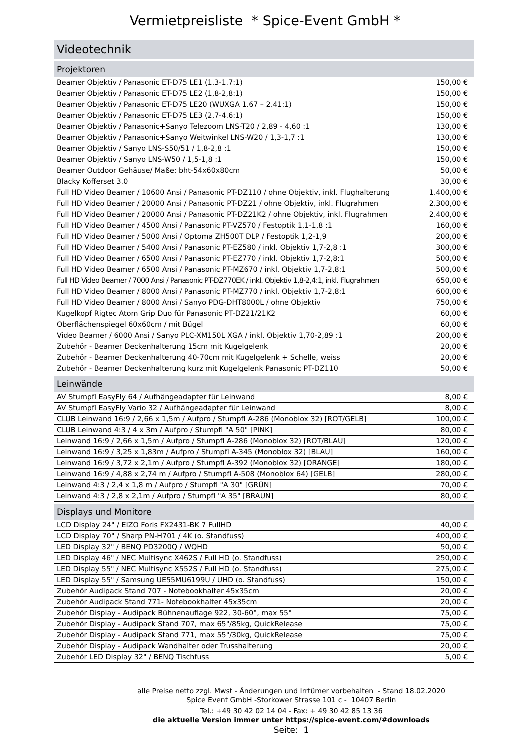Vermietpreisliste * Spice-Event GmbH *
Videotechnik
| Projektoren | |
| --- | --- |
| Beamer Objektiv / Panasonic ET-D75 LE1 (1.3-1.7:1) | 150,00 € |
| Beamer Objektiv / Panasonic ET-D75 LE2 (1,8-2,8:1) | 150,00 € |
| Beamer Objektiv / Panasonic ET-D75 LE20 (WUXGA 1.67 – 2.41:1) | 150,00 € |
| Beamer Objektiv / Panasonic ET-D75 LE3 (2,7-4.6:1) | 150,00 € |
| Beamer Objektiv / Panasonic+Sanyo Telezoom LNS-T20 / 2,89 - 4,60 :1 | 130,00 € |
| Beamer Objektiv / Panasonic+Sanyo Weitwinkel LNS-W20 / 1,3-1,7 :1 | 130,00 € |
| Beamer Objektiv / Sanyo LNS-S50/51 / 1,8-2,8 :1 | 150,00 € |
| Beamer Objektiv / Sanyo LNS-W50 / 1,5-1,8 :1 | 150,00 € |
| Beamer Outdoor Gehäuse/ Maße: bht-54x60x80cm | 50,00 € |
| Blacky Kofferset 3.0 | 30,00 € |
| Full HD Video Beamer / 10600 Ansi / Panasonic PT-DZ110 / ohne Objektiv, inkl. Flughalterung | 1.400,00 € |
| Full HD Video Beamer / 20000 Ansi / Panasonic PT-DZ21 / ohne Objektiv, inkl. Flugrahmen | 2.300,00 € |
| Full HD Video Beamer / 20000 Ansi / Panasonic PT-DZ21K2 / ohne Objektiv, inkl. Flugrahmen | 2.400,00 € |
| Full HD Video Beamer / 4500 Ansi / Panasonic PT-VZ570 / Festoptik 1,1-1,8 :1 | 160,00 € |
| Full HD Video Beamer / 5000 Ansi / Optoma ZH500T DLP / Festoptik 1,2-1,9 | 200,00 € |
| Full HD Video Beamer / 5400 Ansi / Panasonic PT-EZ580 / inkl. Objektiv 1,7-2,8 :1 | 300,00 € |
| Full HD Video Beamer / 6500 Ansi / Panasonic PT-EZ770 / inkl. Objektiv 1,7-2,8:1 | 500,00 € |
| Full HD Video Beamer / 6500 Ansi / Panasonic PT-MZ670 / inkl. Objektiv 1,7-2,8:1 | 500,00 € |
| Full HD Video Beamer / 7000 Ansi / Panasonic PT-DZ770EK / inkl. Objektiv 1,8-2,4:1, inkl. Flugrahmen | 650,00 € |
| Full HD Video Beamer / 8000 Ansi / Panasonic PT-MZ770 / inkl. Objektiv 1,7-2,8:1 | 600,00 € |
| Full HD Video Beamer / 8000 Ansi / Sanyo PDG-DHT8000L / ohne Objektiv | 750,00 € |
| Kugelkopf Rigtec Atom Grip Duo für Panasonic PT-DZ21/21K2 | 60,00 € |
| Oberflächenspiegel 60x60cm / mit Bügel | 60,00 € |
| Video Beamer / 6000 Ansi / Sanyo PLC-XM150L XGA / inkl. Objektiv 1,70-2,89 :1 | 200,00 € |
| Zubehör - Beamer Deckenhalterung 15cm mit Kugelgelenk | 20,00 € |
| Zubehör - Beamer Deckenhalterung 40-70cm mit Kugelgelenk + Schelle, weiss | 20,00 € |
| Zubehör - Beamer Deckenhalterung kurz mit Kugelgelenk Panasonic PT-DZ110 | 50,00 € |
| Leinwände | |
| AV Stumpfl EasyFly 64 / Aufhängeadapter für Leinwand | 8,00 € |
| AV Stumpfl EasyFly Vario 32 / Aufhängeadapter für Leinwand | 8,00 € |
| CLUB Leinwand 16:9 / 2,66 x 1,5m / Aufpro / Stumpfl A-286 (Monoblox 32) [ROT/GELB] | 100,00 € |
| CLUB Leinwand 4:3 / 4 x 3m / Aufpro / Stumpfl "A 50" [PINK] | 80,00 € |
| Leinwand 16:9 / 2,66 x 1,5m / Aufpro / Stumpfl A-286 (Monoblox 32) [ROT/BLAU] | 120,00 € |
| Leinwand 16:9 / 3,25 x 1,83m / Aufpro / Stumpfl A-345 (Monoblox 32) [BLAU] | 160,00 € |
| Leinwand 16:9 / 3,72 x 2,1m / Aufpro / Stumpfl A-392 (Monoblox 32) [ORANGE] | 180,00 € |
| Leinwand 16:9 / 4,88 x 2,74 m / Aufpro / Stumpfl A-508 (Monoblox 64) [GELB] | 280,00 € |
| Leinwand 4:3 / 2,4 x 1,8 m / Aufpro / Stumpfl "A 30" [GRÜN] | 70,00 € |
| Leinwand 4:3 / 2,8 x 2,1m / Aufpro / Stumpfl "A 35" [BRAUN] | 80,00 € |
| Displays und Monitore | |
| LCD Display 24" / EIZO Foris FX2431-BK 7 FullHD | 40,00 € |
| LCD Display 70" / Sharp PN-H701 / 4K (o. Standfuss) | 400,00 € |
| LED Display 32" / BENQ PD3200Q / WQHD | 50,00 € |
| LED Display 46" / NEC Multisync X462S / Full HD (o. Standfuss) | 250,00 € |
| LED Display 55" / NEC Multisync X552S / Full HD (o. Standfuss) | 275,00 € |
| LED Display 55" / Samsung UE55MU6199U / UHD (o. Standfuss) | 150,00 € |
| Zubehör Audipack Stand 707 - Notebookhalter 45x35cm | 20,00 € |
| Zubehör Audipack Stand 771- Notebookhalter 45x35cm | 20,00 € |
| Zubehör Display - Audipack Bühnenauflage 922, 30-60°, max 55" | 75,00 € |
| Zubehör Display - Audipack Stand 707, max 65"/85kg, QuickRelease | 75,00 € |
| Zubehör Display - Audipack Stand 771, max 55"/30kg, QuickRelease | 75,00 € |
| Zubehör Display - Audipack Wandhalter oder Trusshalterung | 20,00 € |
| Zubehör LED Display 32" / BENQ Tischfuss | 5,00 € |
alle Preise netto zzgl. Mwst - Änderungen und Irrtümer vorbehalten - Stand 18.02.2020
Spice Event GmbH -Storkower Strasse 101 c - 10407 Berlin
Tel.: +49 30 42 02 14 04 - Fax: + 49 30 42 85 13 36
die aktuelle Version immer unter https://spice-event.com/#downloads
Seite: 1